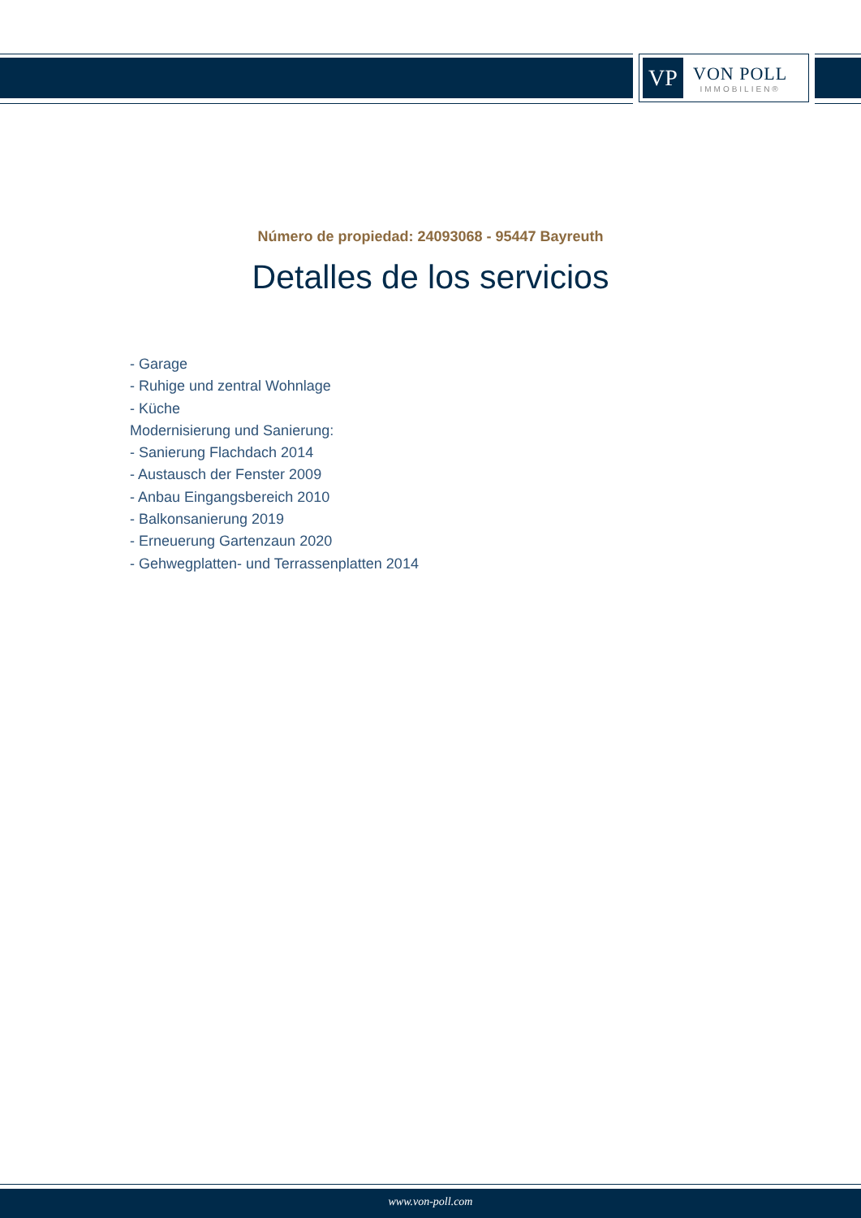VP
VON POLL
IMMOBILIEN®
Número de propiedad: 24093068 - 95447 Bayreuth
Detalles de los servicios
- Garage
- Ruhige und zentral Wohnlage
- Küche
Modernisierung und Sanierung:
- Sanierung Flachdach 2014
- Austausch der Fenster 2009
- Anbau Eingangsbereich 2010
- Balkonsanierung 2019
- Erneuerung Gartenzaun 2020
- Gehwegplatten- und Terrassenplatten 2014
www.von-poll.com